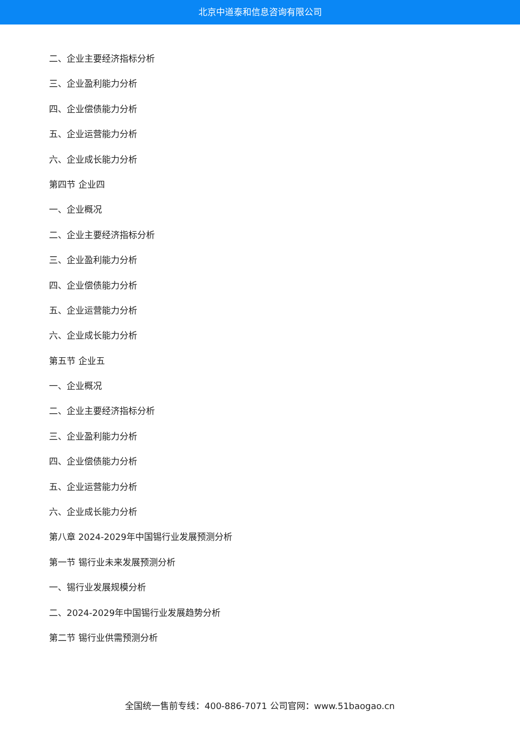北京中道泰和信息咨询有限公司
二、企业主要经济指标分析
三、企业盈利能力分析
四、企业偿债能力分析
五、企业运营能力分析
六、企业成长能力分析
第四节 企业四
一、企业概况
二、企业主要经济指标分析
三、企业盈利能力分析
四、企业偿债能力分析
五、企业运营能力分析
六、企业成长能力分析
第五节 企业五
一、企业概况
二、企业主要经济指标分析
三、企业盈利能力分析
四、企业偿债能力分析
五、企业运营能力分析
六、企业成长能力分析
第八章 2024-2029年中国锡行业发展预测分析
第一节 锡行业未来发展预测分析
一、锡行业发展规模分析
二、2024-2029年中国锡行业发展趋势分析
第二节 锡行业供需预测分析
全国统一售前专线：400-886-7071 公司官网：www.51baogao.cn